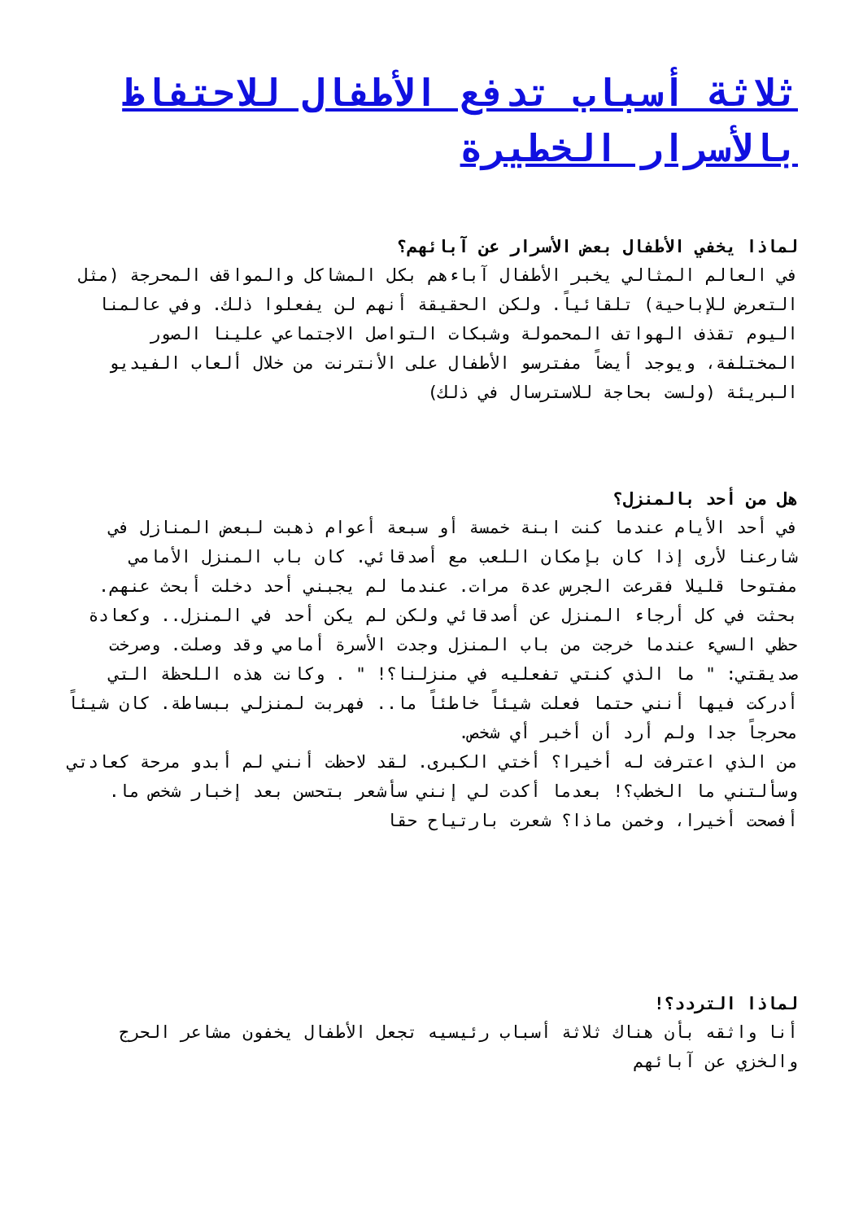ثلاثة أسباب تدفع الأطفال للاحتفاظ بالأسرار الخطيرة
لماذا يخفي الأطفال بعض الأسرار عن آبائهم؟
في العالم المثالي يخبر الأطفال آباءهم بكل المشاكل والمواقف المحرجة (مثل التعرض للإباحية) تلقائياً. ولكن الحقيقة أنهم لن يفعلوا ذلك. وفي عالمنا اليوم تقذف الهواتف المحمولة وشبكات التواصل الاجتماعي علينا الصور المختلفة، ويوجد أيضاً مفترسو الأطفال على الأنترنت من خلال ألعاب الفيديو البريئة (ولست بحاجة للاسترسال في ذلك)
هل من أحد بالمنزل؟
في أحد الأيام عندما كنت ابنة خمسة أو سبعة أعوام ذهبت لبعض المنازل في شارعنا لأرى إذا كان بإمكان اللعب مع أصدقائي. كان باب المنزل الأمامي مفتوحا قليلا فقرعت الجرس عدة مرات. عندما لم يجبني أحد دخلت أبحث عنهم. بحثت في كل أرجاء المنزل عن أصدقائي ولكن لم يكن أحد في المنزل.. وكعادة حظي السيء عندما خرجت من باب المنزل وجدت الأسرة أمامي وقد وصلت. وصرخت صديقتي: " ما الذي كنتي تفعليه في منزلنا؟! " . وكانت هذه اللحظة التي أدركت فيها أنني حتما فعلت شيئاً خاطئاً ما.. فهربت لمنزلي ببساطة. كان شيئاً محرجاً جدا ولم أرد أن أخبر أي شخص.
من الذي اعترفت له أخيرا؟ أختي الكبرى. لقد لاحظت أنني لم أبدو مرحة كعادتي وسألتني ما الخطب؟! بعدما أكدت لي إنني سأشعر بتحسن بعد إخبار شخص ما. أفصحت أخيرا، وخمن ماذا؟ شعرت بارتياح حقا
لماذا التردد؟!
أنا واثقه بأن هناك ثلاثة أسباب رئيسيه تجعل الأطفال يخفون مشاعر الحرج والخزي عن آبائهم